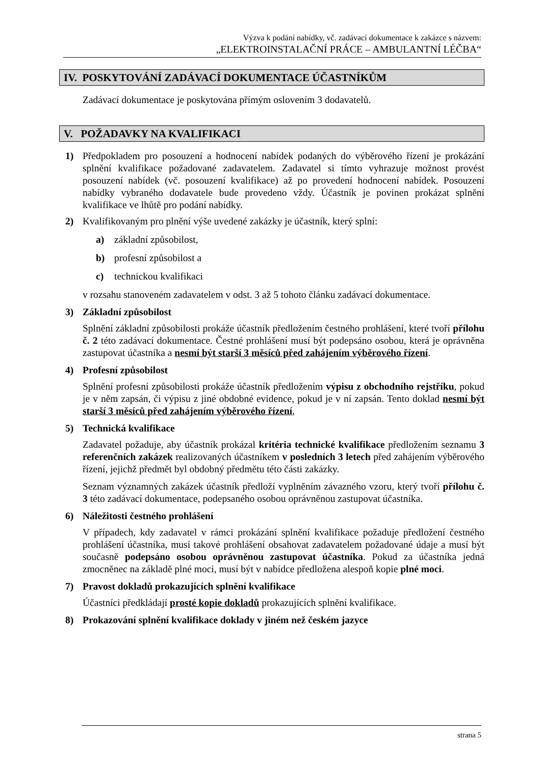Výzva k podání nabídky, vč. zadávací dokumentace k zakázce s názvem:
„ELEKTROINSTALAČNÍ PRÁCE – AMBULANTNÍ LÉČBA“
IV. POSKYTOVÁNÍ ZADÁVACÍ DOKUMENTACE ÚČASTNÍKŮM
Zadávací dokumentace je poskytována přímým oslovením 3 dodavatelů.
V. POŽADAVKY NA KVALIFIKACI
1) Předpokladem pro posouzení a hodnocení nabídek podaných do výběrového řízení je prokázání splnění kvalifikace požadované zadavatelem. Zadavatel si tímto vyhrazuje možnost provést posouzení nabídek (vč. posouzení kvalifikace) až po provedení hodnocení nabídek. Posouzení nabídky vybraného dodavatele bude provedeno vždy. Účastník je povinen prokázat splnění kvalifikace ve lhůtě pro podání nabídky.
2) Kvalifikovaným pro plnění výše uvedené zakázky je účastník, který splní:
a) základní způsobilost,
b) profesní způsobilost a
c) technickou kvalifikaci
v rozsahu stanoveném zadavatelem v odst. 3 až 5 tohoto článku zadávací dokumentace.
3) Základní způsobilost
Splnění základní způsobilosti prokáže účastník předložením čestného prohlášení, které tvoří přílohu č. 2 této zadávací dokumentace. Čestné prohlášení musí být podepsáno osobou, která je oprávněna zastupovat účastníka a nesmí být starší 3 měsíců před zahájením výběrového řízení.
4) Profesní způsobilost
Splnění profesní způsobilosti prokáže účastník předložením výpisu z obchodního rejstříku, pokud je v něm zapsán, či výpisu z jiné obdobné evidence, pokud je v ní zapsán. Tento doklad nesmí být starší 3 měsíců před zahájením výběrového řízení,
5) Technická kvalifikace
Zadavatel požaduje, aby účastník prokázal kritéria technické kvalifikace předložením seznamu 3 referenčních zakázek realizovaných účastníkem v posledních 3 letech před zahájením výběrového řízení, jejichž předmět byl obdobný předmětu této části zakázky.
Seznam významných zakázek účastník předloží vyplněním závazného vzoru, který tvoří přílohu č. 3 této zadávací dokumentace, podepsaného osobou oprávněnou zastupovat účastníka.
6) Náležitosti čestného prohlášení
V případech, kdy zadavatel v rámci prokázání splnění kvalifikace požaduje předložení čestného prohlášení účastníka, musí takové prohlášení obsahovat zadavatelem požadované údaje a musí být současně podepsáno osobou oprávněnou zastupovat účastníka. Pokud za účastníka jedná zmocněnec na základě plné moci, musí být v nabídce předložena alespoň kopie plné moci.
7) Pravost dokladů prokazujících splnění kvalifikace
Účastníci předkládají prosté kopie dokladů prokazujících splnění kvalifikace.
8) Prokazování splnění kvalifikace doklady v jiném než českém jazyce
strana 5